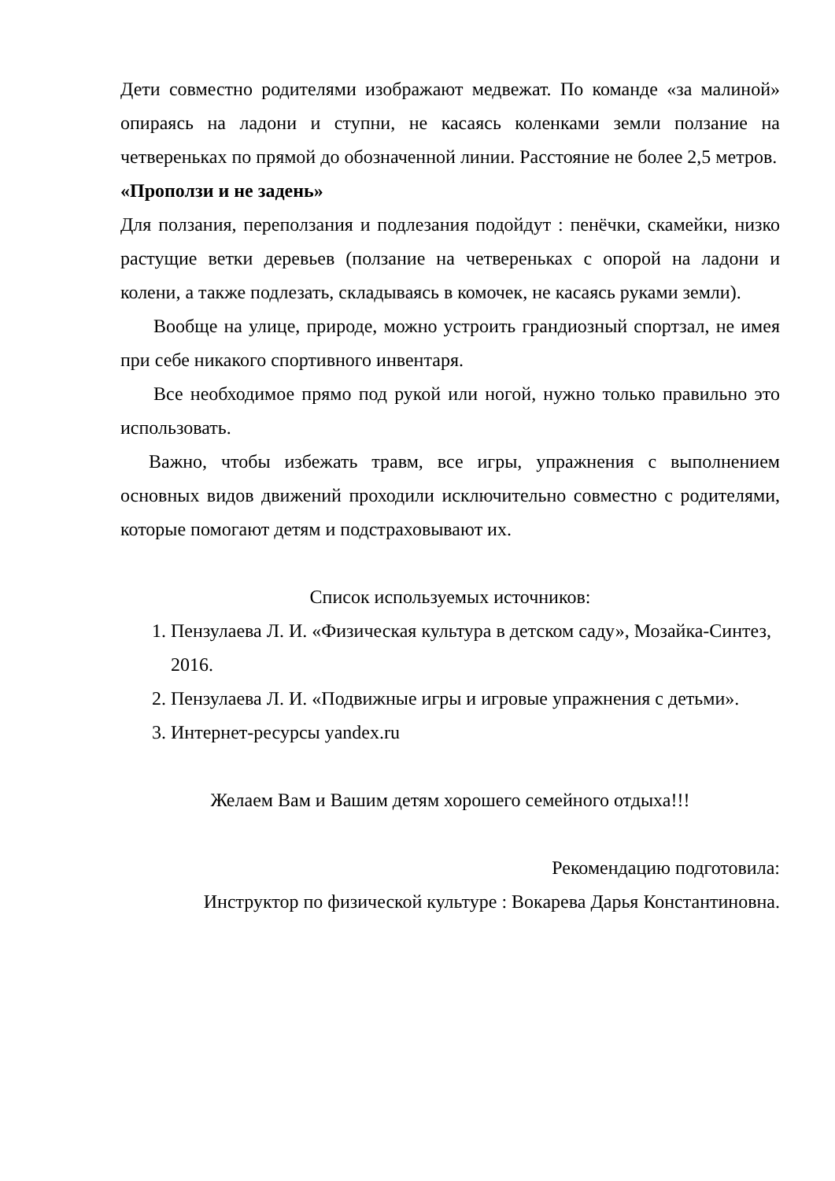Дети совместно родителями изображают медвежат. По команде «за малиной» опираясь на ладони и ступни, не касаясь коленками земли ползание на четвереньках по прямой до обозначенной линии. Расстояние не более 2,5 метров.
«Проползи и не задень»
Для ползания, переползания и подлезания подойдут : пенёчки, скамейки, низко растущие ветки деревьев (ползание на четвереньках с опорой на ладони и колени, а также подлезать, складываясь в комочек, не касаясь руками земли).
Вообще на улице, природе, можно устроить грандиозный спортзал, не имея при себе никакого спортивного инвентаря.
Все необходимое прямо под рукой или ногой, нужно только правильно это использовать.
Важно, чтобы избежать травм, все игры, упражнения с выполнением основных видов движений проходили исключительно совместно с родителями, которые помогают детям и подстраховывают их.
Список используемых источников:
1. Пензулаева Л. И. «Физическая культура в детском саду», Мозайка-Синтез, 2016.
2. Пензулаева Л. И. «Подвижные игры и игровые упражнения с детьми».
3. Интернет-ресурсы yandex.ru
Желаем Вам и Вашим детям хорошего семейного отдыха!!!
Рекомендацию подготовила:
Инструктор по физической культуре : Вокарева Дарья Константиновна.